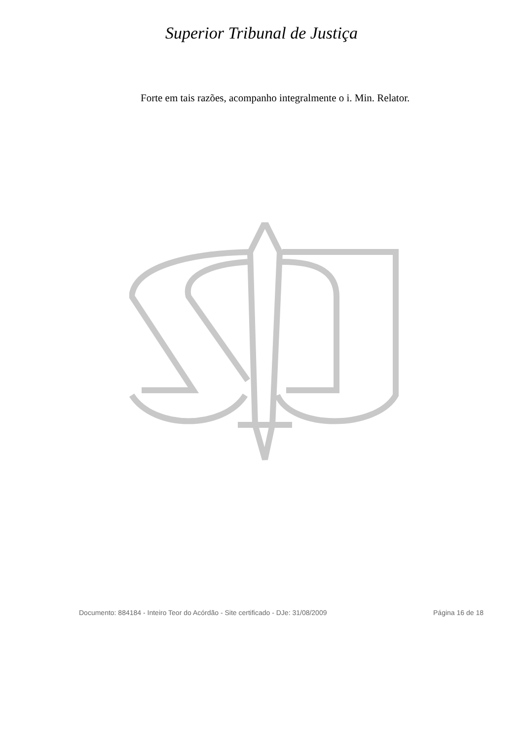Superior Tribunal de Justiça
Forte em tais razões, acompanho integralmente o i. Min. Relator.
Documento: 884184 - Inteiro Teor do Acórdão - Site certificado - DJe: 31/08/2009 Página 16 de 18